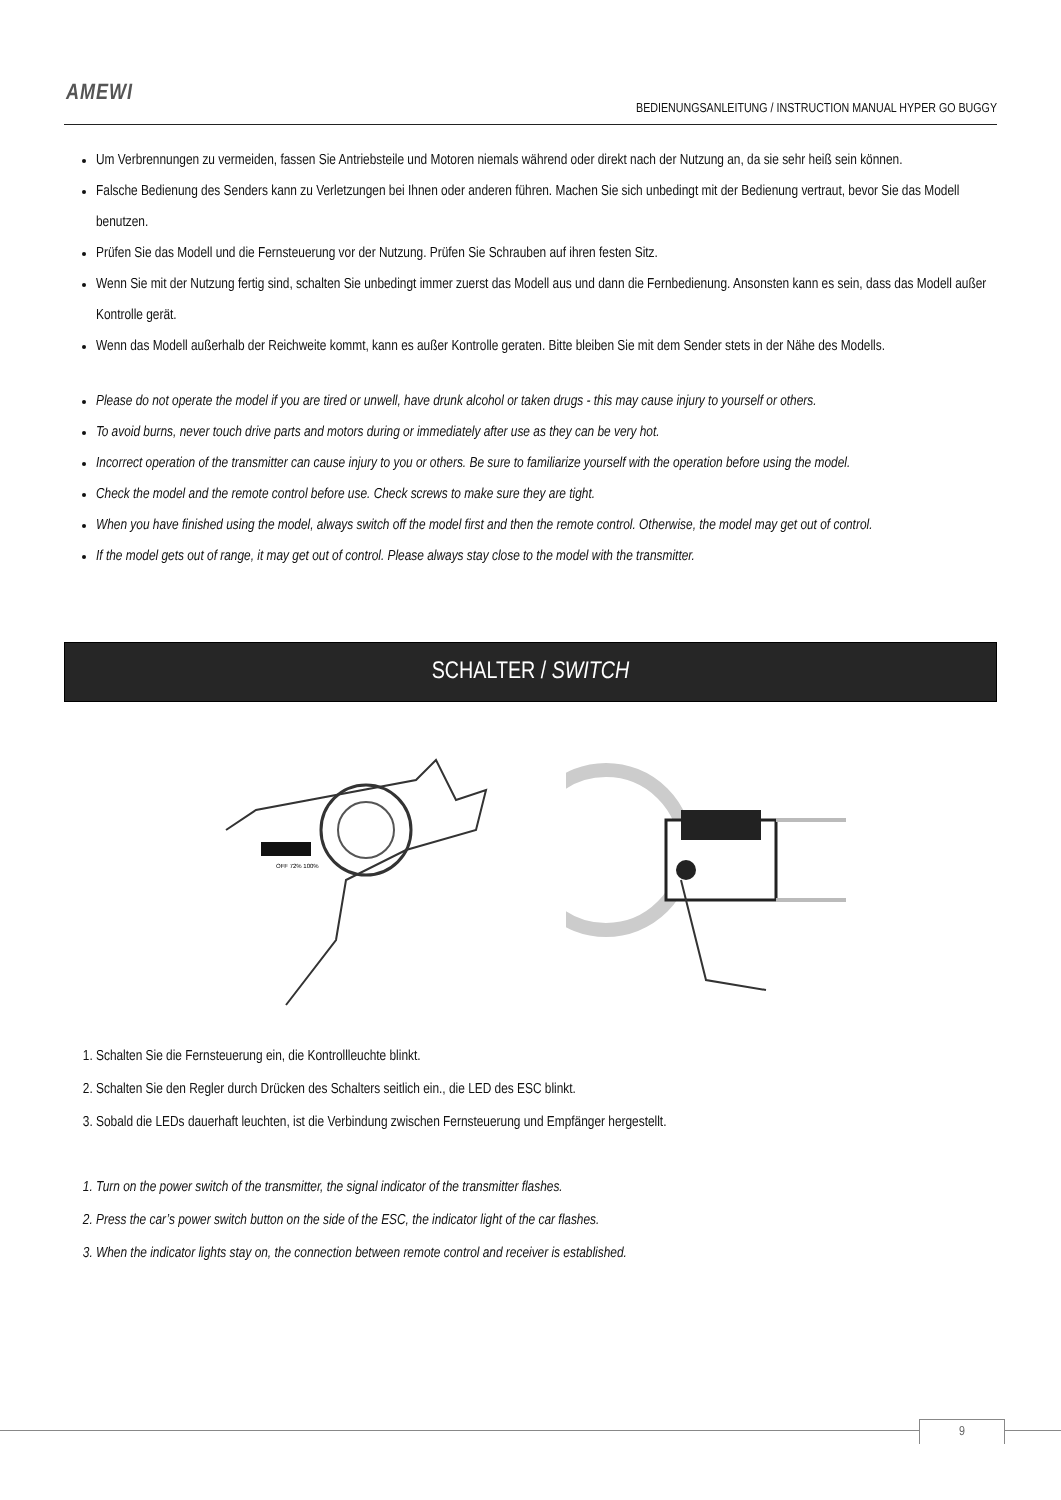AMEWI
BEDIENUNGSANLEITUNG / INSTRUCTION MANUAL HYPER GO BUGGY
Um Verbrennungen zu vermeiden, fassen Sie Antriebsteile und Motoren niemals während oder direkt nach der Nutzung an, da sie sehr heiß sein können.
Falsche Bedienung des Senders kann zu Verletzungen bei Ihnen oder anderen führen. Machen Sie sich unbedingt mit der Bedienung vertraut, bevor Sie das Modell benutzen.
Prüfen Sie das Modell und die Fernsteuerung vor der Nutzung. Prüfen Sie Schrauben auf ihren festen Sitz.
Wenn Sie mit der Nutzung fertig sind, schalten Sie unbedingt immer zuerst das Modell aus und dann die Fernbedienung. Ansonsten kann es sein, dass das Modell außer Kontrolle gerät.
Wenn das Modell außerhalb der Reichweite kommt, kann es außer Kontrolle geraten. Bitte bleiben Sie mit dem Sender stets in der Nähe des Modells.
Please do not operate the model if you are tired or unwell, have drunk alcohol or taken drugs - this may cause injury to yourself or others.
To avoid burns, never touch drive parts and motors during or immediately after use as they can be very hot.
Incorrect operation of the transmitter can cause injury to you or others. Be sure to familiarize yourself with the operation before using the model.
Check the model and the remote control before use. Check screws to make sure they are tight.
When you have finished using the model, always switch off the model first and then the remote control. Otherwise, the model may get out of control.
If the model gets out of range, it may get out of control. Please always stay close to the model with the transmitter.
SCHALTER / SWITCH
OFF 72% 100%
1. Schalten Sie die Fernsteuerung ein, die Kontrollleuchte blinkt.
2. Schalten Sie den Regler durch Drücken des Schalters seitlich ein., die LED des ESC blinkt.
3. Sobald die LEDs dauerhaft leuchten, ist die Verbindung zwischen Fernsteuerung und Empfänger hergestellt.
1. Turn on the power switch of the transmitter, the signal indicator of the transmitter flashes.
2. Press the car’s power switch button on the side of the ESC, the indicator light of the car flashes.
3. When the indicator lights stay on, the connection between remote control and receiver is established.
9